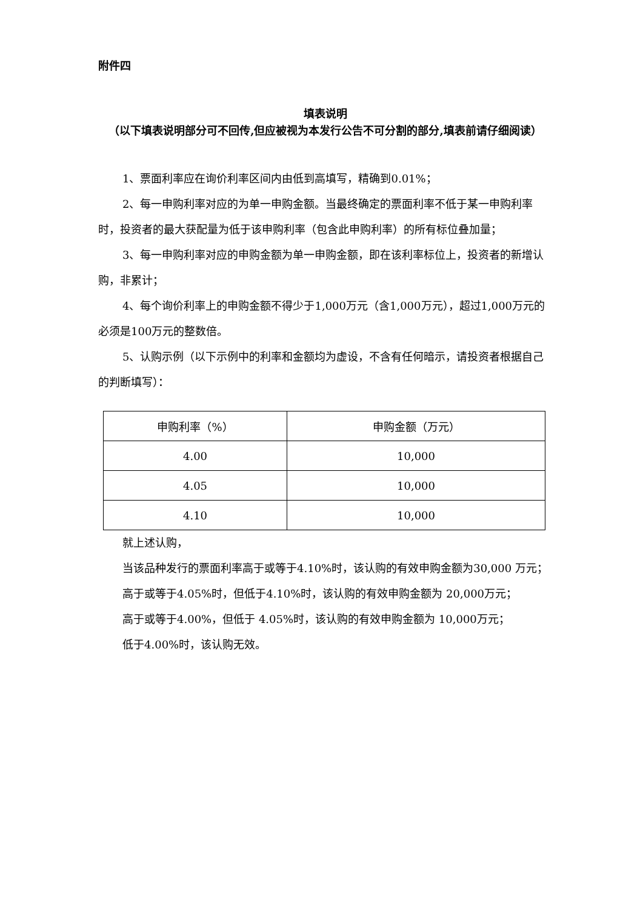附件四
填表说明
（以下填表说明部分可不回传,但应被视为本发行公告不可分割的部分,填表前请仔细阅读）
1、票面利率应在询价利率区间内由低到高填写，精确到0.01%；
2、每一申购利率对应的为单一申购金额。当最终确定的票面利率不低于某一申购利率时，投资者的最大获配量为低于该申购利率（包含此申购利率）的所有标位叠加量；
3、每一申购利率对应的申购金额为单一申购金额，即在该利率标位上，投资者的新增认购，非累计；
4、每个询价利率上的申购金额不得少于1,000万元（含1,000万元），超过1,000万元的必须是100万元的整数倍。
5、认购示例（以下示例中的利率和金额均为虚设，不含有任何暗示，请投资者根据自己的判断填写）：
| 申购利率（%） | 申购金额（万元） |
| 4.00 | 10,000 |
| 4.05 | 10,000 |
| 4.10 | 10,000 |
就上述认购，
当该品种发行的票面利率高于或等于4.10%时，该认购的有效申购金额为30,000 万元；
高于或等于4.05%时，但低于4.10%时，该认购的有效申购金额为 20,000万元；
高于或等于4.00%，但低于 4.05%时，该认购的有效申购金额为 10,000万元；
低于4.00%时，该认购无效。